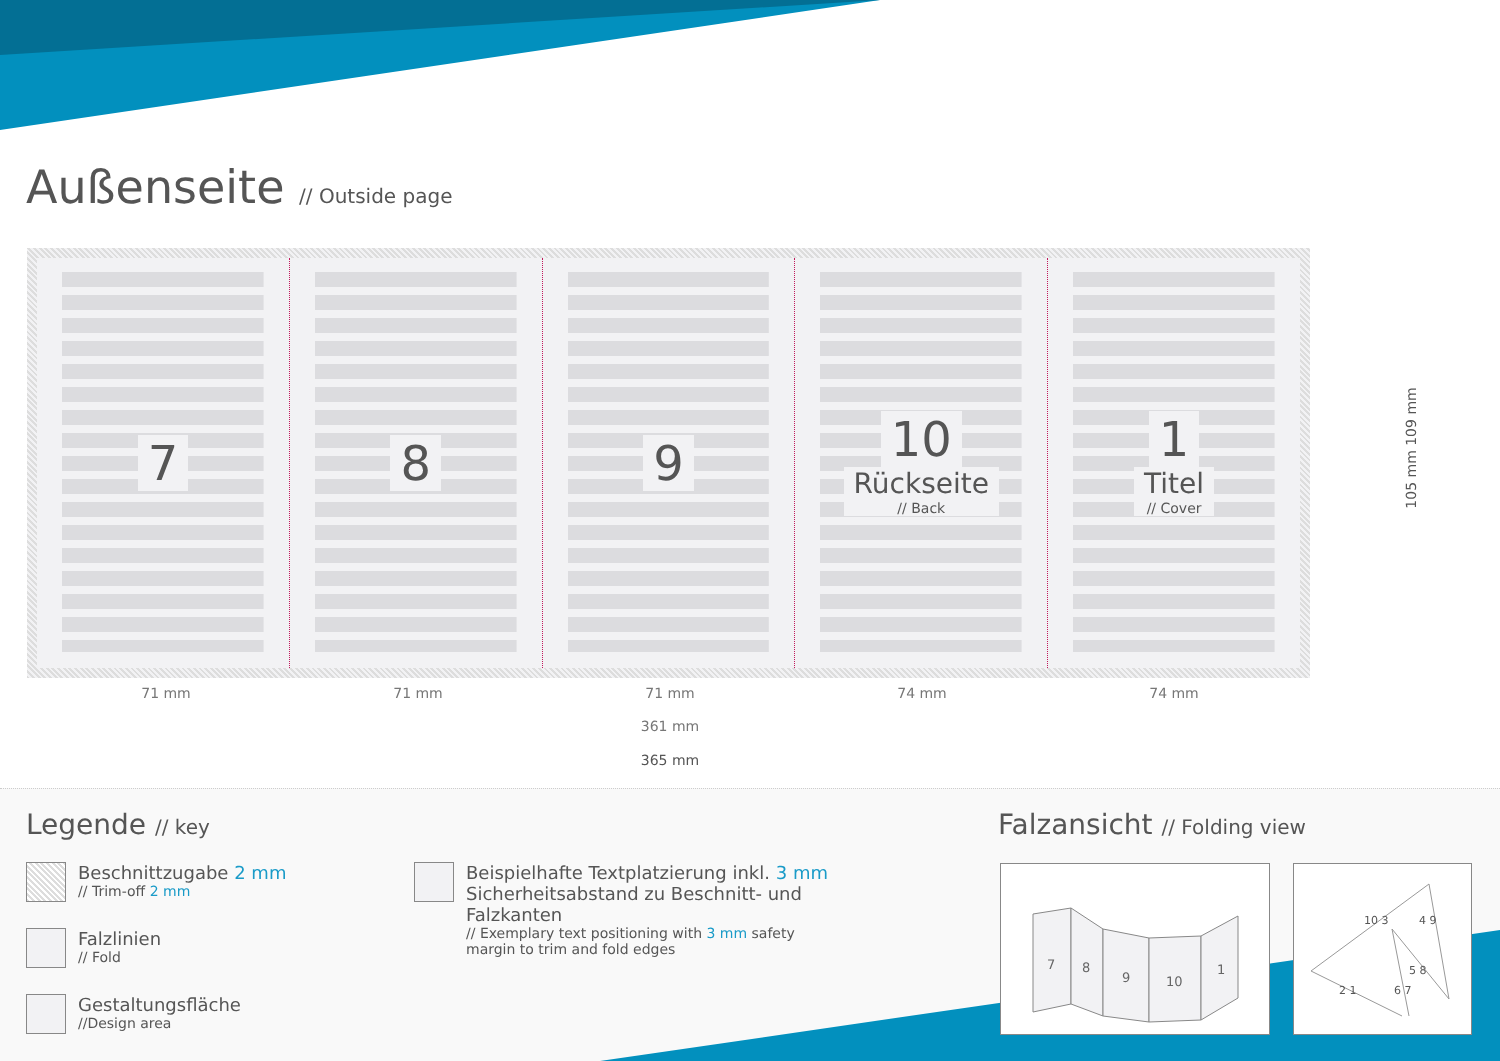Außenseite // Outside page
7 8 9 10
Rückseite
// Back
1
Titel
// Cover
105 mm 109 mm
71 mm 71 mm 71 mm 74 mm 74 mm
361 mm
365 mm
Legende // key Falzansicht // Folding view
Beschnittzugabe 2 mm
// Trim-off 2 mm
Falzlinien
// Fold
Gestaltungsfläche
//Design area
Beispielhafte Textplatzierung inkl. 3 mm Sicherheitsabstand zu Beschnitt- und Falzkanten
// Exemplary text positioning with 3 mm safety margin to trim and fold edges
7
8
9
10
1
10 3
4 9
5 8
2 1
6 7